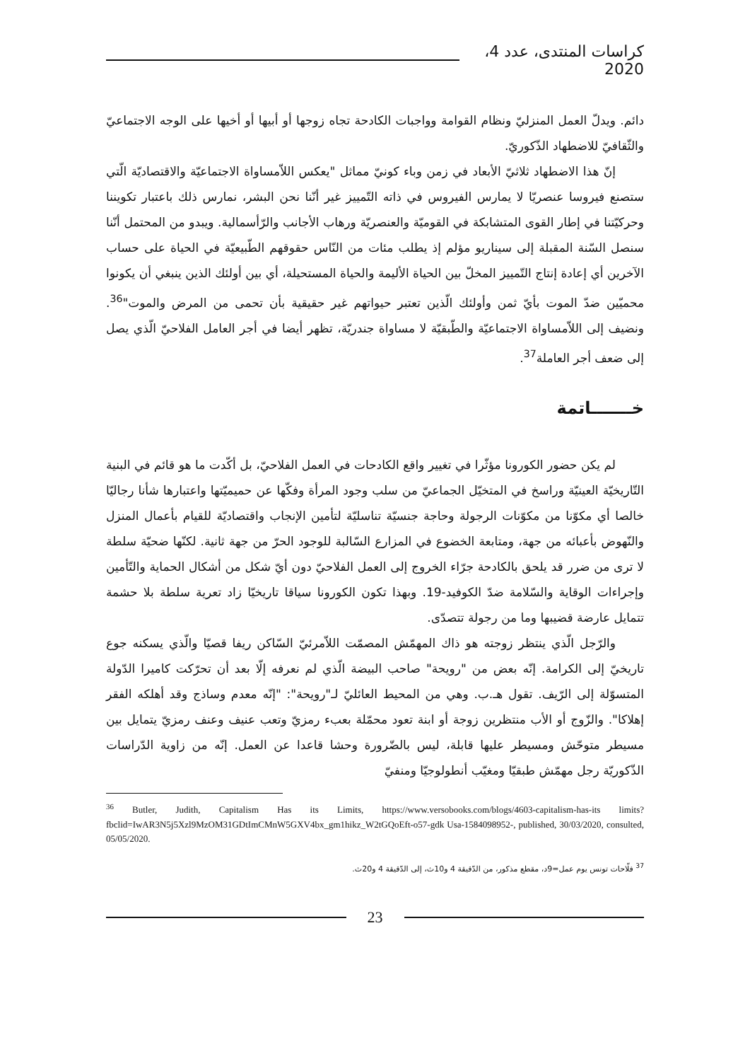كراسات المنتدى، عدد 4، 2020
دائم. ويدلّ العمل المنزليّ ونظام القوامة وواجبات الكادحة تجاه زوجها أو أبيها أو أخيها على الوجه الاجتماعيّ والثّقافيّ للاضطهاد الذّكوريّ.
إنّ هذا الاضطهاد ثلاثيّ الأبعاد في زمن وباء كونيّ مماثل "يعكس اللاّمساواة الاجتماعيّة والاقتصاديّة الّتي ستصنع فيروسا عنصريّا لا يمارس الفيروس في ذاته التّمييز غير أنّنا نحن البشر، نمارس ذلك باعتبار تكويننا وحركيّتنا في إطار القوى المتشابكة في القوميّة والعنصريّة ورهاب الأجانب والرّأسمالية. ويبدو من المحتمل أنّنا سنصل السّنة المقبلة إلى سيناريو مؤلم إذ يطلب مئات من النّاس حقوقهم الطّبيعيّة في الحياة على حساب الآخرين أي إعادة إنتاج التّمييز المخلّ بين الحياة الأليمة والحياة المستحيلة، أي بين أولئك الذين ينبغي أن يكونوا محميّين ضدّ الموت بأيّ ثمن وأولئك الّذين تعتبر حيواتهم غير حقيقية بأن تحمى من المرض والموت"<sup>36</sup>. ونضيف إلى اللاّمساواة الاجتماعيّة والطّبقيّة لا مساواة جندريّة، تظهر أيضا في أجر العامل الفلاحيّ الّذي يصل إلى ضعف أجر العاملة<sup>37</sup>.
خـــــــاتمة
لم يكن حضور الكورونا مؤثّرا في تغيير واقع الكادحات في العمل الفلاحيّ، بل أكّدت ما هو قائم في البنية التّاريخيّة العينيّة وراسخ في المتخيّل الجماعيّ من سلب وجود المرأة وفكّها عن حميميّتها واعتبارها شأنا رجاليّا خالصا أي مكوّنا من مكوّنات الرجولة وحاجة جنسيّة تناسليّة لتأمين الإنجاب واقتصاديّة للقيام بأعمال المنزل والنّهوض بأعبائه من جهة، ومتابعة الخضوع في المزارع السّالبة للوجود الحرّ من جهة ثانية. لكنّها ضحيّة سلطة لا ترى من ضرر قد يلحق بالكادحة جرّاء الخروج إلى العمل الفلاحيّ دون أيّ شكل من أشكال الحماية والتّأمين وإجراءات الوقاية والسّلامة ضدّ الكوفيد-19. وبهذا تكون الكورونا سياقا تاريخيّا زاد تعرية سلطة بلا حشمة تتمايل عارضة قضيبها وما من رجولة تتصدّى.
والرّجل الّذي ينتظر زوجته هو ذاك المهمّش المصمّت اللاّمرئيّ السّاكن ريفا قصيّا والّذي يسكنه جوع تاريخيّ إلى الكرامة. إنّه بعض من "رويحة" صاحب البيضة الّذي لم نعرفه إلّا بعد أن تحرّكت كاميرا الدّولة المتسوّلة إلى الرّيف. تقول هـ.ب. وهي من المحيط العائليّ لـ"رويحة": "إنّه معدم وساذج وقد أهلكه الفقر إهلاكا". والزّوج أو الأب منتظرين زوجة أو ابنة تعود محمّلة بعبء رمزيّ وتعب عنيف وعنف رمزيّ يتمايل بين مسيطر متوحّش ومسيطر عليها قابلة، ليس بالضّرورة وحشا قاعدا عن العمل. إنّه من زاوية الدّراسات الذّكوريّة رجل مهمّش طبقيّا ومغيّب أنطولوجيّا ومنفيّ
<sup>36</sup> Butler, Judith, Capitalism Has its Limits, https://www.versobooks.com/blogs/4603-capitalism-has-its limits?fbclid=IwAR3N5j5Xzl9MzOM31GDtImCMnW5GXV4bx_gm1hikz_W2tGQoEft-o57-gdk Usa-1584098952-, published, 30/03/2020, consulted, 05/05/2020.
<sup>37</sup> فلّاحات تونس يوم عمل=9د، مقطع مذكور، من الدّقيقة 4 و10ث، إلى الدّقيقة 4 و20ث.
23